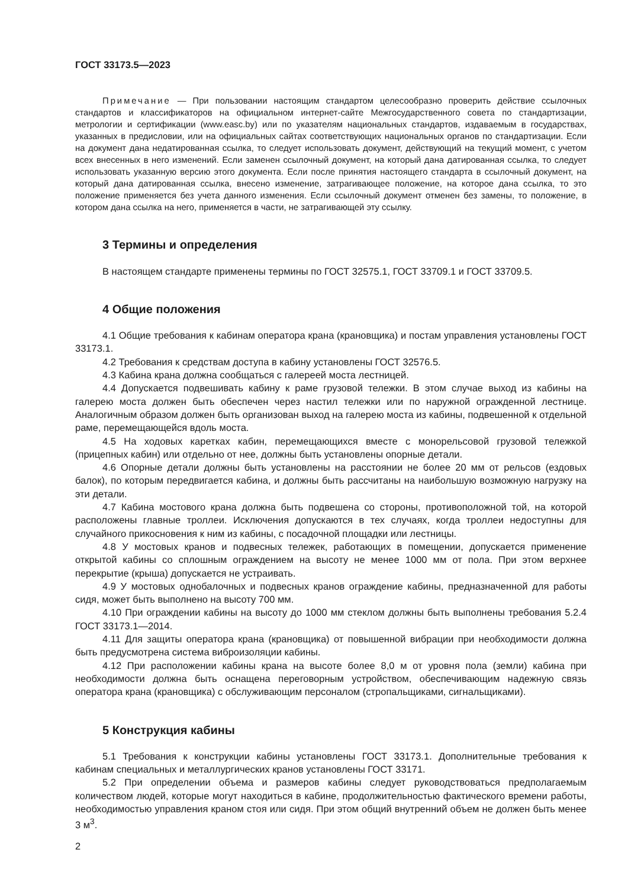ГОСТ 33173.5—2023
Примечание — При пользовании настоящим стандартом целесообразно проверить действие ссылочных стандартов и классификаторов на официальном интернет-сайте Межгосударственного совета по стандартизации, метрологии и сертификации (www.easc.by) или по указателям национальных стандартов, издаваемым в государствах, указанных в предисловии, или на официальных сайтах соответствующих национальных органов по стандартизации. Если на документ дана недатированная ссылка, то следует использовать документ, действующий на текущий момент, с учетом всех внесенных в него изменений. Если заменен ссылочный документ, на который дана датированная ссылка, то следует использовать указанную версию этого документа. Если после принятия настоящего стандарта в ссылочный документ, на который дана датированная ссылка, внесено изменение, затрагивающее положение, на которое дана ссылка, то это положение применяется без учета данного изменения. Если ссылочный документ отменен без замены, то положение, в котором дана ссылка на него, применяется в части, не затрагивающей эту ссылку.
3 Термины и определения
В настоящем стандарте применены термины по ГОСТ 32575.1, ГОСТ 33709.1 и ГОСТ 33709.5.
4 Общие положения
4.1 Общие требования к кабинам оператора крана (крановщика) и постам управления установлены ГОСТ 33173.1.
4.2 Требования к средствам доступа в кабину установлены ГОСТ 32576.5.
4.3 Кабина крана должна сообщаться с галереей моста лестницей.
4.4 Допускается подвешивать кабину к раме грузовой тележки. В этом случае выход из кабины на галерею моста должен быть обеспечен через настил тележки или по наружной огражденной лестнице. Аналогичным образом должен быть организован выход на галерею моста из кабины, подвешенной к отдельной раме, перемещающейся вдоль моста.
4.5 На ходовых каретках кабин, перемещающихся вместе с монорельсовой грузовой тележкой (прицепных кабин) или отдельно от нее, должны быть установлены опорные детали.
4.6 Опорные детали должны быть установлены на расстоянии не более 20 мм от рельсов (ездовых балок), по которым передвигается кабина, и должны быть рассчитаны на наибольшую возможную нагрузку на эти детали.
4.7 Кабина мостового крана должна быть подвешена со стороны, противоположной той, на которой расположены главные троллеи. Исключения допускаются в тех случаях, когда троллеи недоступны для случайного прикосновения к ним из кабины, с посадочной площадки или лестницы.
4.8 У мостовых кранов и подвесных тележек, работающих в помещении, допускается применение открытой кабины со сплошным ограждением на высоту не менее 1000 мм от пола. При этом верхнее перекрытие (крыша) допускается не устраивать.
4.9 У мостовых однобалочных и подвесных кранов ограждение кабины, предназначенной для работы сидя, может быть выполнено на высоту 700 мм.
4.10 При ограждении кабины на высоту до 1000 мм стеклом должны быть выполнены требования 5.2.4 ГОСТ 33173.1—2014.
4.11 Для защиты оператора крана (крановщика) от повышенной вибрации при необходимости должна быть предусмотрена система виброизоляции кабины.
4.12 При расположении кабины крана на высоте более 8,0 м от уровня пола (земли) кабина при необходимости должна быть оснащена переговорным устройством, обеспечивающим надежную связь оператора крана (крановщика) с обслуживающим персоналом (стропальщиками, сигнальщиками).
5 Конструкция кабины
5.1 Требования к конструкции кабины установлены ГОСТ 33173.1. Дополнительные требования к кабинам специальных и металлургических кранов установлены ГОСТ 33171.
5.2 При определении объема и размеров кабины следует руководствоваться предполагаемым количеством людей, которые могут находиться в кабине, продолжительностью фактического времени работы, необходимостью управления краном стоя или сидя. При этом общий внутренний объем не должен быть менее 3 м<sup>3</sup>.
2